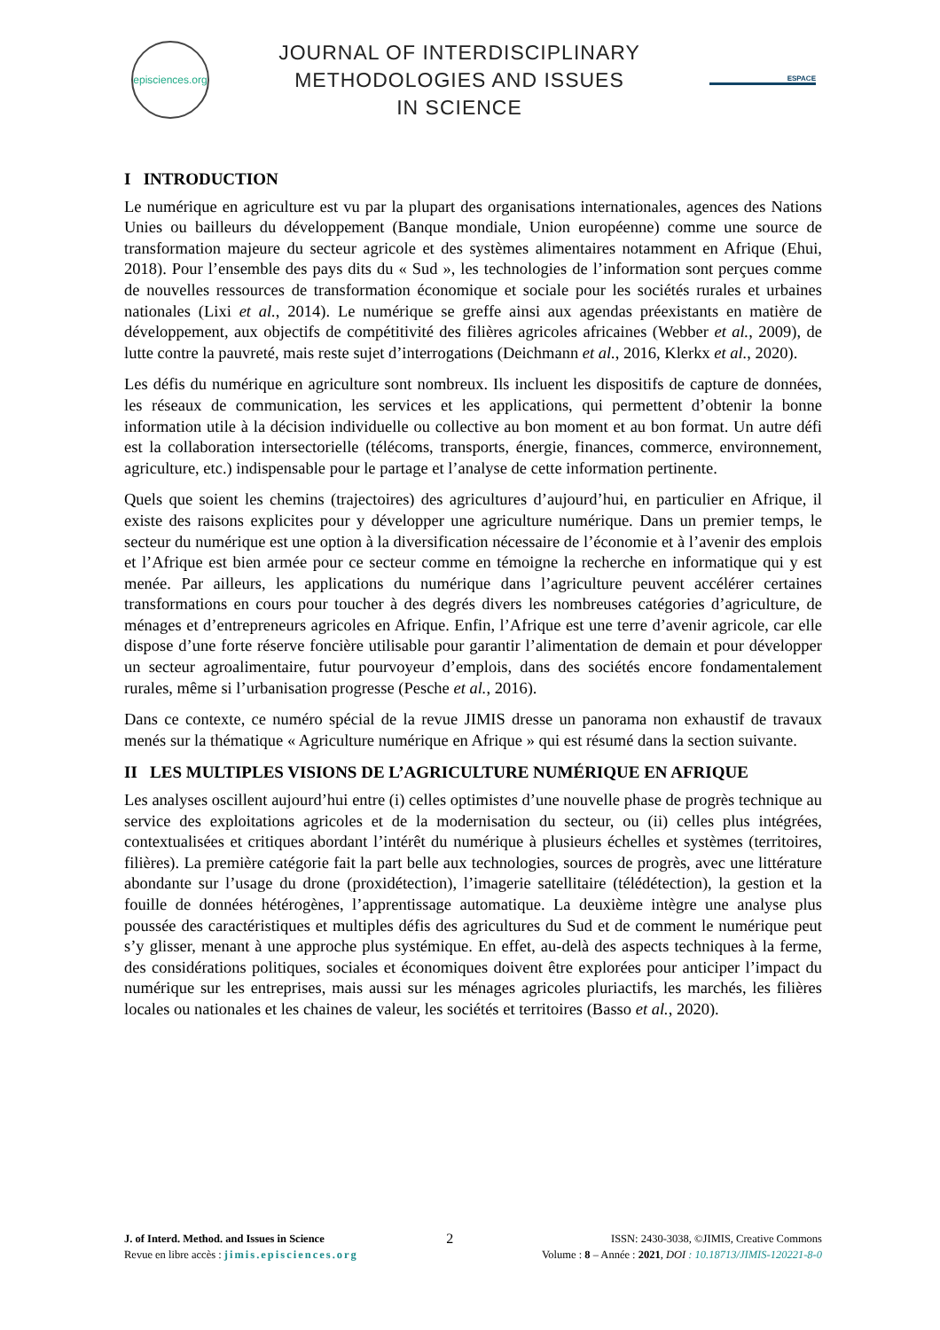episciences.org
JOURNAL OF INTERDISCIPLINARY
METHODOLOGIES AND ISSUES
IN SCIENCE
ESPACE
I INTRODUCTION
Le numérique en agriculture est vu par la plupart des organisations internationales, agences des Nations Unies ou bailleurs du développement (Banque mondiale, Union européenne) comme une source de transformation majeure du secteur agricole et des systèmes alimentaires notamment en Afrique (Ehui, 2018). Pour l’ensemble des pays dits du « Sud », les technologies de l’information sont perçues comme de nouvelles ressources de transformation économique et sociale pour les sociétés rurales et urbaines nationales (Lixi et al., 2014). Le numérique se greffe ainsi aux agendas préexistants en matière de développement, aux objectifs de compétitivité des filières agricoles africaines (Webber et al., 2009), de lutte contre la pauvreté, mais reste sujet d’interrogations (Deichmann et al., 2016, Klerkx et al., 2020).
Les défis du numérique en agriculture sont nombreux. Ils incluent les dispositifs de capture de données, les réseaux de communication, les services et les applications, qui permettent d’obtenir la bonne information utile à la décision individuelle ou collective au bon moment et au bon format. Un autre défi est la collaboration intersectorielle (télécoms, transports, énergie, finances, commerce, environnement, agriculture, etc.) indispensable pour le partage et l’analyse de cette information pertinente.
Quels que soient les chemins (trajectoires) des agricultures d’aujourd’hui, en particulier en Afrique, il existe des raisons explicites pour y développer une agriculture numérique. Dans un premier temps, le secteur du numérique est une option à la diversification nécessaire de l’économie et à l’avenir des emplois et l’Afrique est bien armée pour ce secteur comme en témoigne la recherche en informatique qui y est menée. Par ailleurs, les applications du numérique dans l’agriculture peuvent accélérer certaines transformations en cours pour toucher à des degrés divers les nombreuses catégories d’agriculture, de ménages et d’entrepreneurs agricoles en Afrique. Enfin, l’Afrique est une terre d’avenir agricole, car elle dispose d’une forte réserve foncière utilisable pour garantir l’alimentation de demain et pour développer un secteur agroalimentaire, futur pourvoyeur d’emplois, dans des sociétés encore fondamentalement rurales, même si l’urbanisation progresse (Pesche et al., 2016).
Dans ce contexte, ce numéro spécial de la revue JIMIS dresse un panorama non exhaustif de travaux menés sur la thématique « Agriculture numérique en Afrique » qui est résumé dans la section suivante.
II LES MULTIPLES VISIONS DE L’AGRICULTURE NUMÉRIQUE EN AFRIQUE
Les analyses oscillent aujourd’hui entre (i) celles optimistes d’une nouvelle phase de progrès technique au service des exploitations agricoles et de la modernisation du secteur, ou (ii) celles plus intégrées, contextualisées et critiques abordant l’intérêt du numérique à plusieurs échelles et systèmes (territoires, filières). La première catégorie fait la part belle aux technologies, sources de progrès, avec une littérature abondante sur l’usage du drone (proxidétection), l’imagerie satellitaire (télédétection), la gestion et la fouille de données hétérogènes, l’apprentissage automatique. La deuxième intègre une analyse plus poussée des caractéristiques et multiples défis des agricultures du Sud et de comment le numérique peut s’y glisser, menant à une approche plus systémique. En effet, au-delà des aspects techniques à la ferme, des considérations politiques, sociales et économiques doivent être explorées pour anticiper l’impact du numérique sur les entreprises, mais aussi sur les ménages agricoles pluriactifs, les marchés, les filières locales ou nationales et les chaines de valeur, les sociétés et territoires (Basso et al., 2020).
J. of Interd. Method. and Issues in Science
Revue en libre accès : jimis.episciences.org
2
ISSN: 2430-3038, ©JIMIS, Creative Commons
Volume : 8 – Année : 2021, DOI : 10.18713/JIMIS-120221-8-0